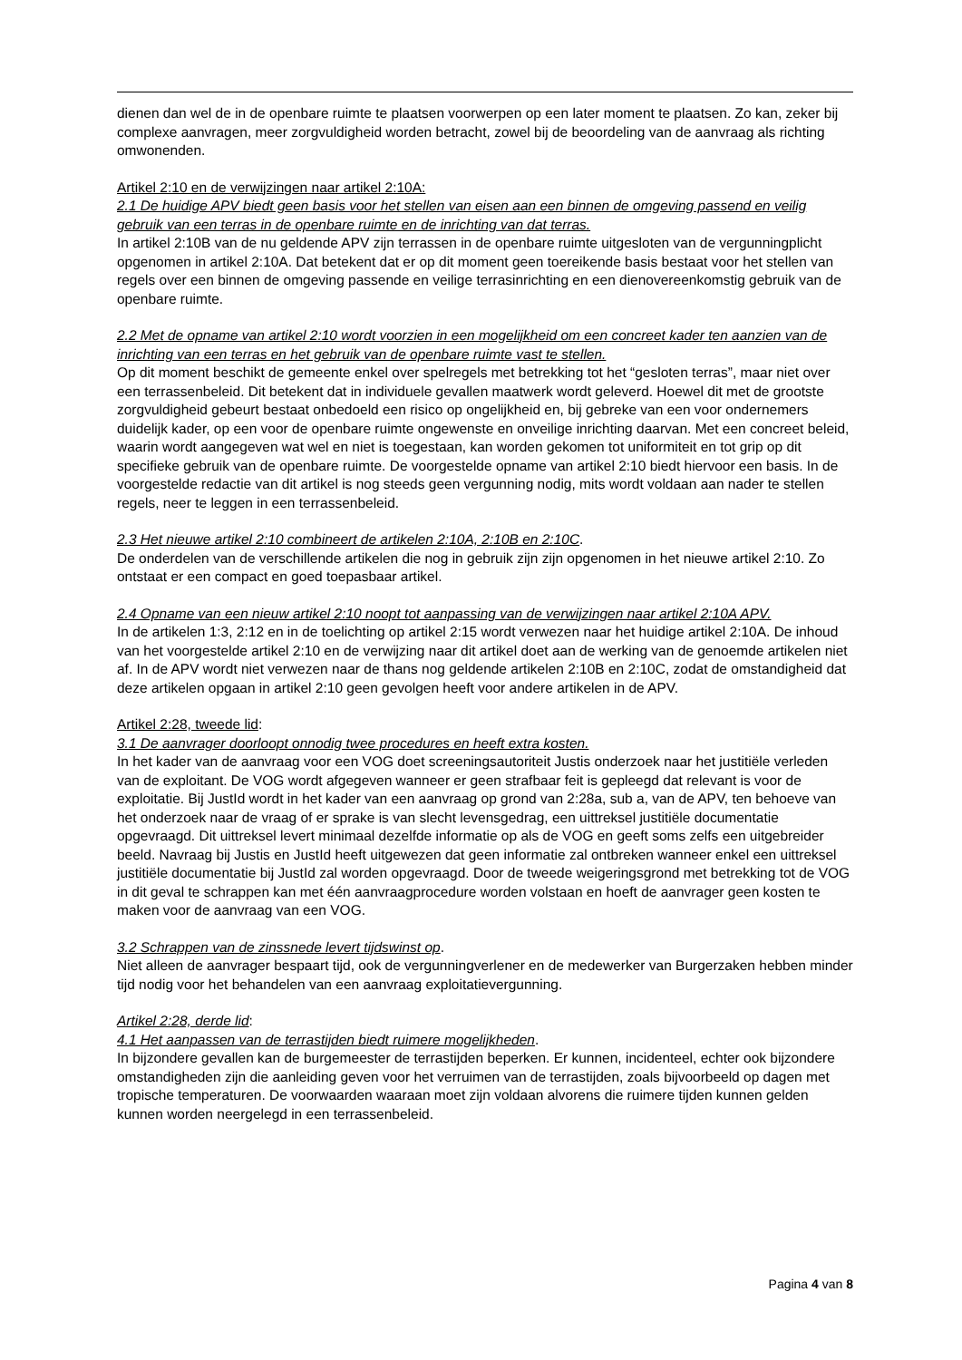dienen dan wel de in de openbare ruimte te plaatsen voorwerpen op een later moment te plaatsen. Zo kan, zeker bij complexe aanvragen, meer zorgvuldigheid worden betracht, zowel bij de beoordeling van de aanvraag als richting omwonenden.
Artikel 2:10 en de verwijzingen naar artikel 2:10A:
2.1 De huidige APV biedt geen basis voor het stellen van eisen aan een binnen de omgeving passend en veilig gebruik van een terras in de openbare ruimte en de inrichting van dat terras.
In artikel 2:10B van de nu geldende APV zijn terrassen in de openbare ruimte uitgesloten van de vergunningplicht opgenomen in artikel 2:10A. Dat betekent dat er op dit moment geen toereikende basis bestaat voor het stellen van regels over een binnen de omgeving passende en veilige terrasinrichting en een dienovereenkomstig gebruik van de openbare ruimte.
2.2 Met de opname van artikel 2:10 wordt voorzien in een mogelijkheid om een concreet kader ten aanzien van de inrichting van een terras en het gebruik van de openbare ruimte vast te stellen.
Op dit moment beschikt de gemeente enkel over spelregels met betrekking tot het “gesloten terras”, maar niet over een terrassenbeleid. Dit betekent dat in individuele gevallen maatwerk wordt geleverd. Hoewel dit met de grootste zorgvuldigheid gebeurt bestaat onbedoeld een risico op ongelijkheid en, bij gebreke van een voor ondernemers duidelijk kader, op een voor de openbare ruimte ongewenste en onveilige inrichting daarvan. Met een concreet beleid, waarin wordt aangegeven wat wel en niet is toegestaan, kan worden gekomen tot uniformiteit en tot grip op dit specifieke gebruik van de openbare ruimte. De voorgestelde opname van artikel 2:10 biedt hiervoor een basis. In de voorgestelde redactie van dit artikel is nog steeds geen vergunning nodig, mits wordt voldaan aan nader te stellen regels, neer te leggen in een terrassenbeleid.
2.3 Het nieuwe artikel 2:10 combineert de artikelen 2:10A, 2:10B en 2:10C.
De onderdelen van de verschillende artikelen die nog in gebruik zijn zijn opgenomen in het nieuwe artikel 2:10. Zo ontstaat er een compact en goed toepasbaar artikel.
2.4 Opname van een nieuw artikel 2:10 noopt tot aanpassing van de verwijzingen naar artikel 2:10A APV.
In de artikelen 1:3, 2:12 en in de toelichting op artikel 2:15 wordt verwezen naar het huidige artikel 2:10A. De inhoud van het voorgestelde artikel 2:10 en de verwijzing naar dit artikel doet aan de werking van de genoemde artikelen niet af. In de APV wordt niet verwezen naar de thans nog geldende artikelen 2:10B en 2:10C, zodat de omstandigheid dat deze artikelen opgaan in artikel 2:10 geen gevolgen heeft voor andere artikelen in de APV.
Artikel 2:28, tweede lid:
3.1 De aanvrager doorloopt onnodig twee procedures en heeft extra kosten.
In het kader van de aanvraag voor een VOG doet screeningsautoriteit Justis onderzoek naar het justitiële verleden van de exploitant. De VOG wordt afgegeven wanneer er geen strafbaar feit is gepleegd dat relevant is voor de exploitatie. Bij JustId wordt in het kader van een aanvraag op grond van 2:28a, sub a, van de APV, ten behoeve van het onderzoek naar de vraag of er sprake is van slecht levensgedrag, een uittreksel justitiële documentatie opgevraagd. Dit uittreksel levert minimaal dezelfde informatie op als de VOG en geeft soms zelfs een uitgebreider beeld. Navraag bij Justis en JustId heeft uitgewezen dat geen informatie zal ontbreken wanneer enkel een uittreksel justitiële documentatie bij JustId zal worden opgevraagd. Door de tweede weigeringsgrond met betrekking tot de VOG in dit geval te schrappen kan met één aanvraagprocedure worden volstaan en hoeft de aanvrager geen kosten te maken voor de aanvraag van een VOG.
3.2 Schrappen van de zinssnede levert tijdswinst op.
Niet alleen de aanvrager bespaart tijd, ook de vergunningverlener en de medewerker van Burgerzaken hebben minder tijd nodig voor het behandelen van een aanvraag exploitatievergunning.
Artikel 2:28, derde lid:
4.1 Het aanpassen van de terrastijden biedt ruimere mogelijkheden.
In bijzondere gevallen kan de burgemeester de terrastijden beperken. Er kunnen, incidenteel, echter ook bijzondere omstandigheden zijn die aanleiding geven voor het verruimen van de terrastijden, zoals bijvoorbeeld op dagen met tropische temperaturen. De voorwaarden waaraan moet zijn voldaan alvorens die ruimere tijden kunnen gelden kunnen worden neergelegd in een terrassenbeleid.
Pagina 4 van 8